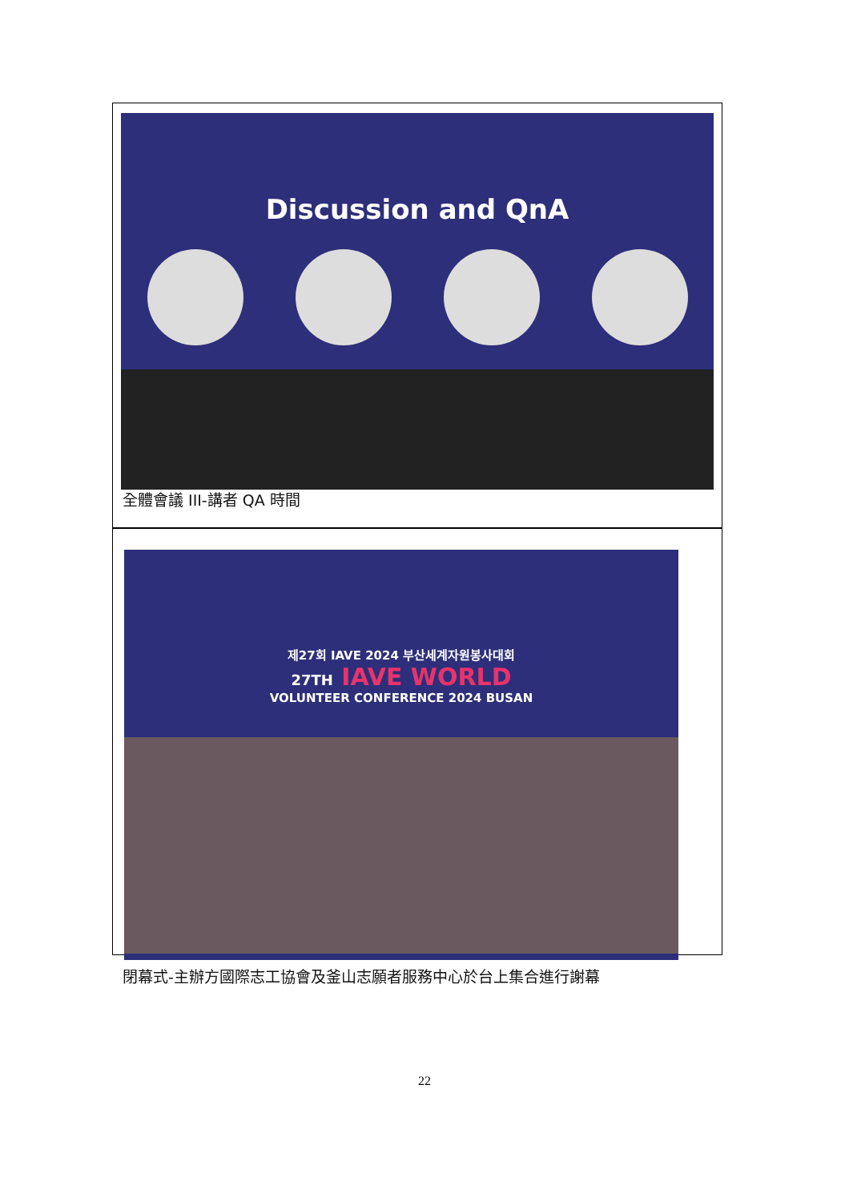Discussion and QnA
全體會議 III-講者 QA 時間
제27회 IAVE 2024 부산세계자원봉사대회
27TH IAVE WORLD
VOLUNTEER CONFERENCE 2024 BUSAN
閉幕式-主辦方國際志工協會及釜山志願者服務中心於台上集合進行謝幕
22